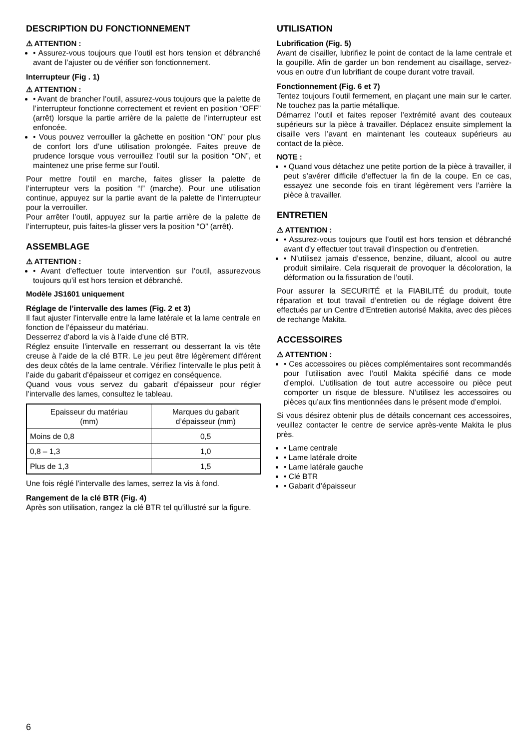DESCRIPTION DU FONCTIONNEMENT
⚠ ATTENTION :
• Assurez-vous toujours que l’outil est hors tension et débranché avant de l’ajuster ou de vérifier son fonctionnement.
Interrupteur (Fig . 1)
⚠ ATTENTION :
• Avant de brancher l’outil, assurez-vous toujours que la palette de l’interrupteur fonctionne correctement et revient en position “OFF” (arrêt) lorsque la partie arrière de la palette de l’interrupteur est enfoncée.
• Vous pouvez verrouiller la gâchette en position “ON” pour plus de confort lors d’une utilisation prolongée. Faites preuve de prudence lorsque vous verrouillez l’outil sur la position “ON”, et maintenez une prise ferme sur l’outil.
Pour mettre l’outil en marche, faites glisser la palette de l’interrupteur vers la position “I” (marche). Pour une utilisation continue, appuyez sur la partie avant de la palette de l’interrupteur pour la verrouiller.
Pour arrêter l’outil, appuyez sur la partie arrière de la palette de l’interrupteur, puis faites-la glisser vers la position “O” (arrêt).
ASSEMBLAGE
⚠ ATTENTION :
• Avant d’effectuer toute intervention sur l’outil, assurezvous toujours qu’il est hors tension et débranché.
Modèle JS1601 uniquement
Réglage de l’intervalle des lames (Fig. 2 et 3)
Il faut ajuster l’intervalle entre la lame latérale et la lame centrale en fonction de l’épaisseur du matériau.
Desserrez d’abord la vis à l’aide d’une clé BTR.
Réglez ensuite l’intervalle en resserrant ou desserrant la vis tête creuse à l’aide de la clé BTR. Le jeu peut être légèrement différent des deux côtés de la lame centrale. Vérifiez l’intervalle le plus petit à l’aide du gabarit d’épaisseur et corrigez en conséquence.
Quand vous vous servez du gabarit d’épaisseur pour régler l’intervalle des lames, consultez le tableau.
| Epaisseur du matériau (mm) | Marques du gabarit d’épaisseur (mm) |
| --- | --- |
| Moins de 0,8 | 0,5 |
| 0,8 – 1,3 | 1,0 |
| Plus de 1,3 | 1,5 |
Une fois réglé l’intervalle des lames, serrez la vis à fond.
Rangement de la clé BTR (Fig. 4)
Après son utilisation, rangez la clé BTR tel qu’illustré sur la figure.
UTILISATION
Lubrification (Fig. 5)
Avant de cisailler, lubrifiez le point de contact de la lame centrale et la goupille. Afin de garder un bon rendement au cisaillage, servez-vous en outre d’un lubrifiant de coupe durant votre travail.
Fonctionnement (Fig. 6 et 7)
Tentez toujours l’outil fermement, en plaçant une main sur le carter. Ne touchez pas la partie métallique.
Démarrez l’outil et faites reposer l’extrémité avant des couteaux supérieurs sur la pièce à travailler. Déplacez ensuite simplement la cisaille vers l’avant en maintenant les couteaux supérieurs au contact de la pièce.
NOTE :
• Quand vous détachez une petite portion de la pièce à travailler, il peut s’avérer difficile d’effectuer la fin de la coupe. En ce cas, essayez une seconde fois en tirant légèrement vers l’arrière la pièce à travailler.
ENTRETIEN
⚠ ATTENTION :
• Assurez-vous toujours que l’outil est hors tension et débranché avant d’y effectuer tout travail d’inspection ou d’entretien.
• N’utilisez jamais d’essence, benzine, diluant, alcool ou autre produit similaire. Cela risquerait de provoquer la décoloration, la déformation ou la fissuration de l’outil.
Pour assurer la SECURITÉ et la FIABILITÉ du produit, toute réparation et tout travail d’entretien ou de réglage doivent être effectués par un Centre d’Entretien autorisé Makita, avec des pièces de rechange Makita.
ACCESSOIRES
⚠ ATTENTION :
• Ces accessoires ou pièces complémentaires sont recommandés pour l’utilisation avec l’outil Makita spécifié dans ce mode d’emploi. L’utilisation de tout autre accessoire ou pièce peut comporter un risque de blessure. N’utilisez les accessoires ou pièces qu’aux fins mentionnées dans le présent mode d’emploi.
Si vous désirez obtenir plus de détails concernant ces accessoires, veuillez contacter le centre de service après-vente Makita le plus près.
• Lame centrale
• Lame latérale droite
• Lame latérale gauche
• Clé BTR
• Gabarit d’épaisseur
6